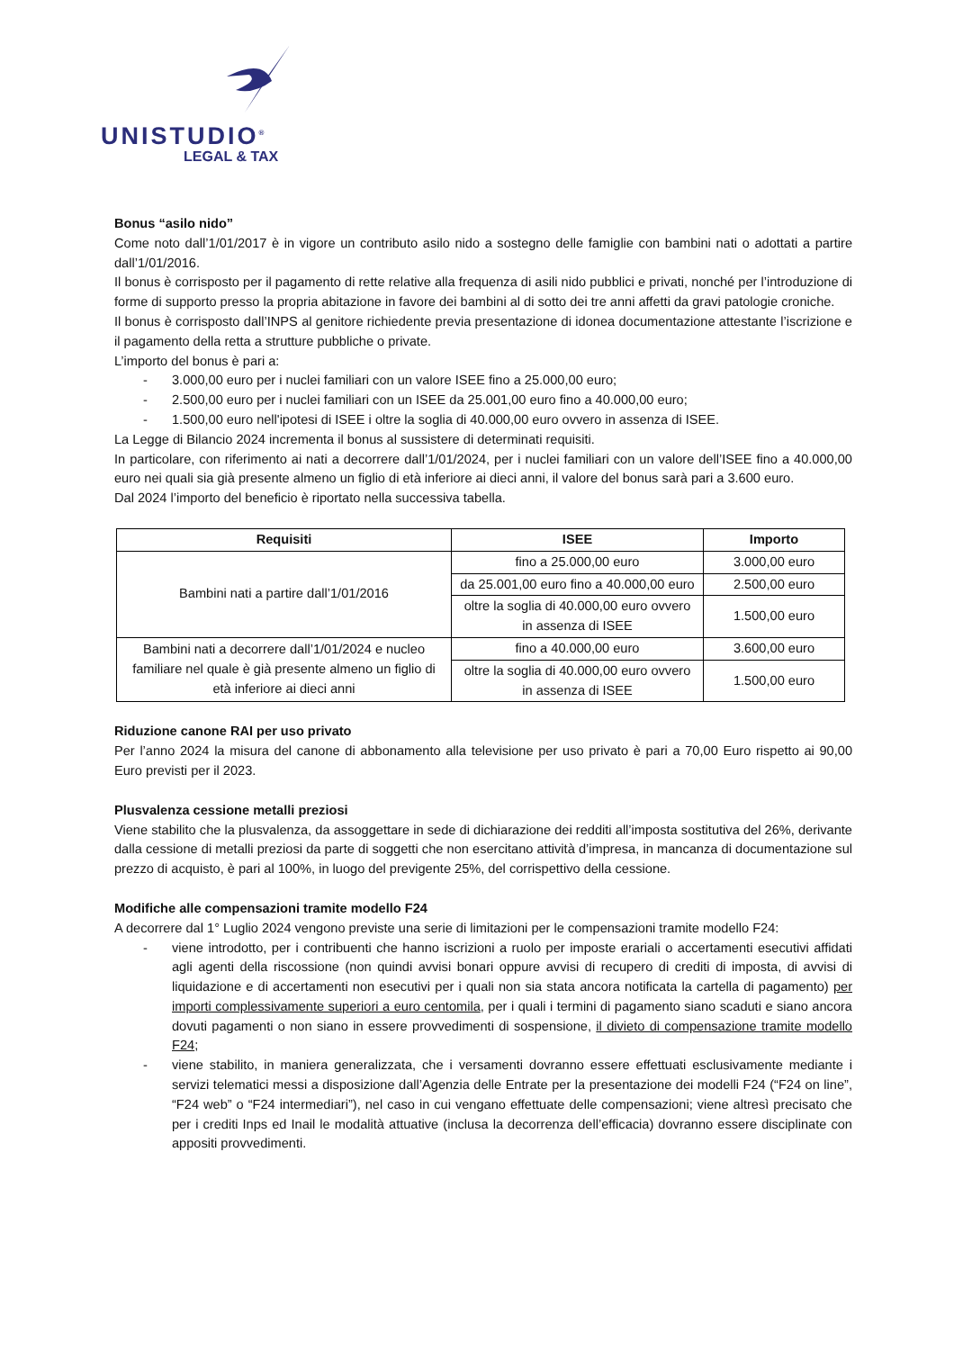UNISTUDIO<sup>®</sup>
LEGAL & TAX
Bonus “asilo nido”
Come noto dall’1/01/2017 è in vigore un contributo asilo nido a sostegno delle famiglie con bambini nati o adottati a partire dall’1/01/2016.
Il bonus è corrisposto per il pagamento di rette relative alla frequenza di asili nido pubblici e privati, nonché per l’introduzione di forme di supporto presso la propria abitazione in favore dei bambini al di sotto dei tre anni affetti da gravi patologie croniche.
Il bonus è corrisposto dall’INPS al genitore richiedente previa presentazione di idonea documentazione attestante l’iscrizione e il pagamento della retta a strutture pubbliche o private.
L’importo del bonus è pari a:
- 3.000,00 euro per i nuclei familiari con un valore ISEE fino a 25.000,00 euro;
- 2.500,00 euro per i nuclei familiari con un ISEE da 25.001,00 euro fino a 40.000,00 euro;
- 1.500,00 euro nell'ipotesi di ISEE i oltre la soglia di 40.000,00 euro ovvero in assenza di ISEE.
La Legge di Bilancio 2024 incrementa il bonus al sussistere di determinati requisiti.
In particolare, con riferimento ai nati a decorrere dall’1/01/2024, per i nuclei familiari con un valore dell’ISEE fino a 40.000,00 euro nei quali sia già presente almeno un figlio di età inferiore ai dieci anni, il valore del bonus sarà pari a 3.600 euro.
Dal 2024 l’importo del beneficio è riportato nella successiva tabella.
| Requisiti | ISEE | Importo |
| --- | --- | --- |
| Bambini nati a partire dall’1/01/2016 | fino a 25.000,00 euro | 3.000,00 euro |
| | da 25.001,00 euro fino a 40.000,00 euro | 2.500,00 euro |
| | oltre la soglia di 40.000,00 euro ovvero in assenza di ISEE | 1.500,00 euro |
| Bambini nati a decorrere dall’1/01/2024 e nucleo familiare nel quale è già presente almeno un figlio di età inferiore ai dieci anni | fino a 40.000,00 euro | 3.600,00 euro |
| | oltre la soglia di 40.000,00 euro ovvero in assenza di ISEE | 1.500,00 euro |
Riduzione canone RAI per uso privato
Per l’anno 2024 la misura del canone di abbonamento alla televisione per uso privato è pari a 70,00 Euro rispetto ai 90,00 Euro previsti per il 2023.
Plusvalenza cessione metalli preziosi
Viene stabilito che la plusvalenza, da assoggettare in sede di dichiarazione dei redditi all’imposta sostitutiva del 26%, derivante dalla cessione di metalli preziosi da parte di soggetti che non esercitano attività d’impresa, in mancanza di documentazione sul prezzo di acquisto, è pari al 100%, in luogo del previgente 25%, del corrispettivo della cessione.
Modifiche alle compensazioni tramite modello F24
A decorrere dal 1° Luglio 2024 vengono previste una serie di limitazioni per le compensazioni tramite modello F24:
- viene introdotto, per i contribuenti che hanno iscrizioni a ruolo per imposte erariali o accertamenti esecutivi affidati agli agenti della riscossione (non quindi avvisi bonari oppure avvisi di recupero di crediti di imposta, di avvisi di liquidazione e di accertamenti non esecutivi per i quali non sia stata ancora notificata la cartella di pagamento) per importi complessivamente superiori a euro centomila, per i quali i termini di pagamento siano scaduti e siano ancora dovuti pagamenti o non siano in essere provvedimenti di sospensione, il divieto di compensazione tramite modello F24;
- viene stabilito, in maniera generalizzata, che i versamenti dovranno essere effettuati esclusivamente mediante i servizi telematici messi a disposizione dall’Agenzia delle Entrate per la presentazione dei modelli F24 (“F24 on line”, “F24 web” o “F24 intermediari”), nel caso in cui vengano effettuate delle compensazioni; viene altresì precisato che per i crediti Inps ed Inail le modalità attuative (inclusa la decorrenza dell’efficacia) dovranno essere disciplinate con appositi provvedimenti.